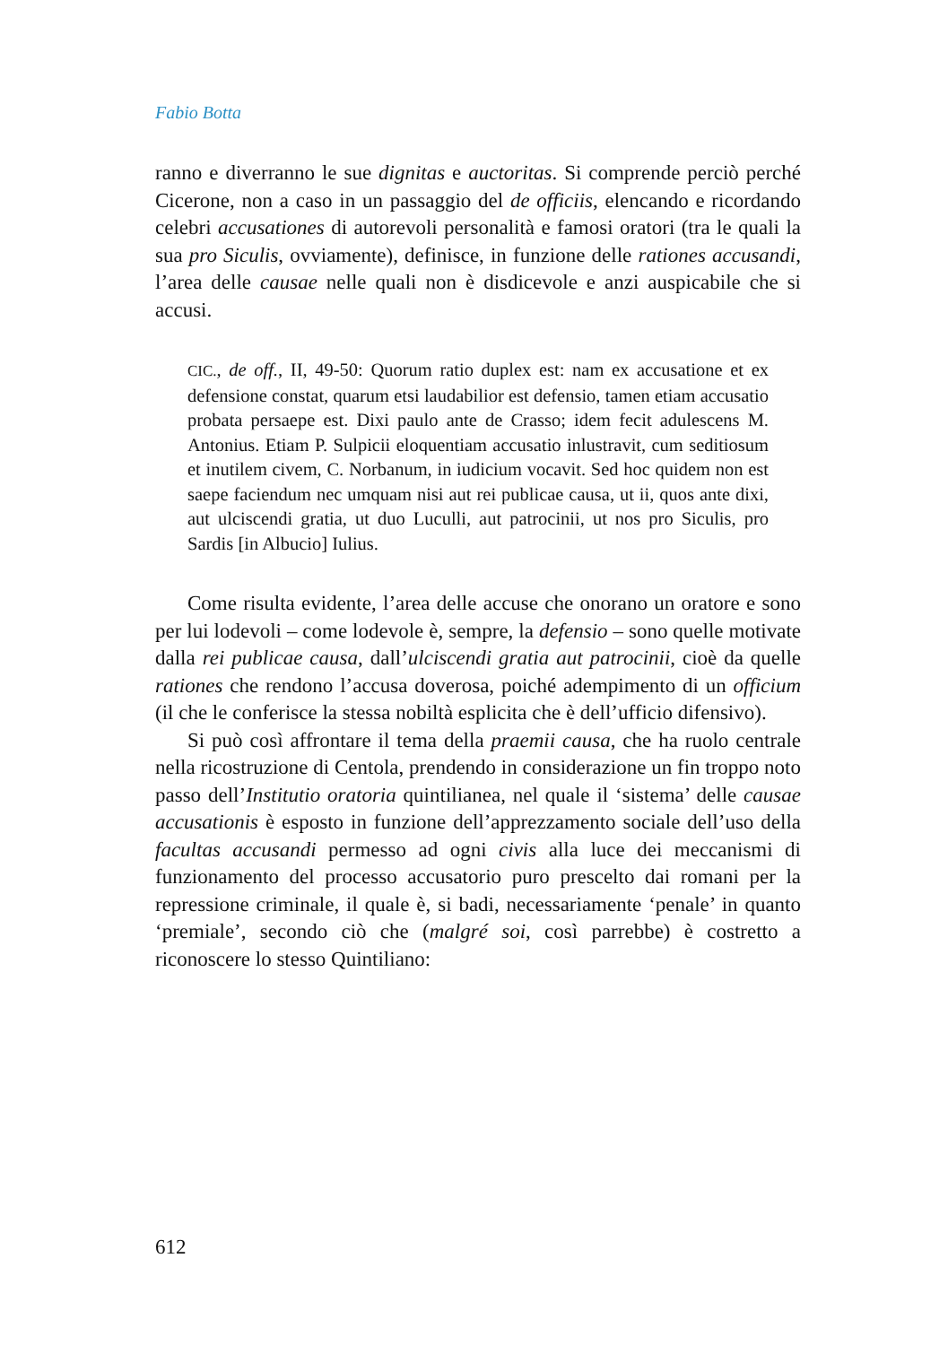Fabio Botta
ranno e diverranno le sue dignitas e auctoritas. Si comprende perciò perché Cicerone, non a caso in un passaggio del de officiis, elencando e ricordando celebri accusationes di autorevoli personalità e famosi oratori (tra le quali la sua pro Siculis, ovviamente), definisce, in funzione delle rationes accusandi, l’area delle causae nelle quali non è disdicevole e anzi auspicabile che si accusi.
CIC., de off., II, 49-50: Quorum ratio duplex est: nam ex accusatione et ex defensione constat, quarum etsi laudabilior est defensio, tamen etiam accusatio probata persaepe est. Dixi paulo ante de Crasso; idem fecit adulescens M. Antonius. Etiam P. Sulpicii eloquentiam accusatio inlustravit, cum seditiosum et inutilem civem, C. Norbanum, in iudicium vocavit. Sed hoc quidem non est saepe faciendum nec umquam nisi aut rei publicae causa, ut ii, quos ante dixi, aut ulciscendi gratia, ut duo Luculli, aut patrocinii, ut nos pro Siculis, pro Sardis [in Albucio] Iulius.
Come risulta evidente, l’area delle accuse che onorano un oratore e sono per lui lodevoli – come lodevole è, sempre, la defensio – sono quelle motivate dalla rei publicae causa, dall’ulciscendi gratia aut patrocinii, cioè da quelle rationes che rendono l’accusa doverosa, poiché adempimento di un officium (il che le conferisce la stessa nobiltà esplicita che è dell’ufficio difensivo).
Si può così affrontare il tema della praemii causa, che ha ruolo centrale nella ricostruzione di Centola, prendendo in considerazione un fin troppo noto passo dell’Institutio oratoria quintilianea, nel quale il ‘sistema’ delle causae accusationis è esposto in funzione dell’apprezzamento sociale dell’uso della facultas accusandi permesso ad ogni civis alla luce dei meccanismi di funzionamento del processo accusatorio puro prescelto dai romani per la repressione criminale, il quale è, si badi, necessariamente ‘penale’ in quanto ‘premiale’, secondo ciò che (malgré soi, così parrebbe) è costretto a riconoscere lo stesso Quintiliano:
612